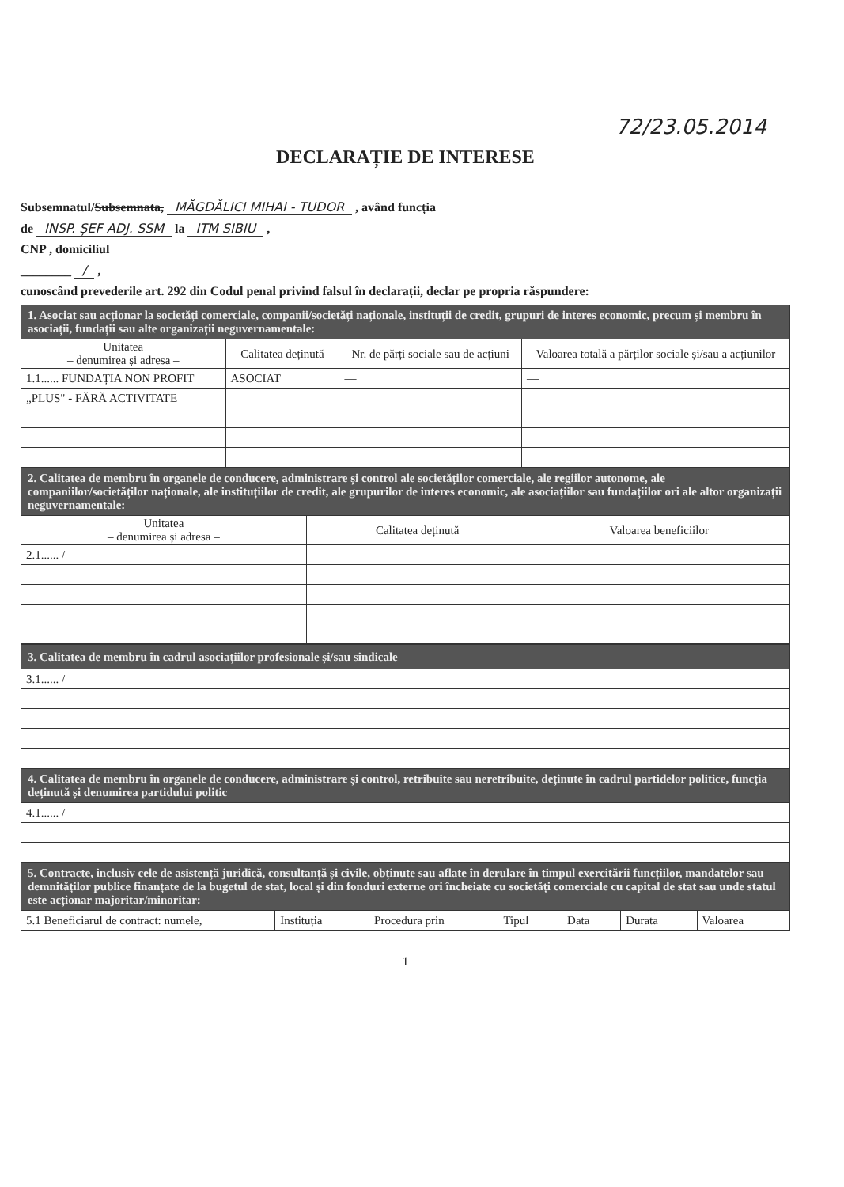72/23.05.2014
DECLARAȚIE DE INTERESE
Subsemnatul/Subsemnata, MĂGDĂLICI MIHAI - TUDOR , având funcția
de INSP. ȘEF ADJ. SSM la ITM SIBIU ,
CNP , domiciliul
________ / ,
cunoscând prevederile art. 292 din Codul penal privind falsul în declarații, declar pe propria răspundere:
| 1. Asociat sau acționar la societăți comerciale, companii/societăți naționale, instituții de credit, grupuri de interes economic, precum și membru în asociații, fundații sau alte organizații neguvernamentale: | | | |
| Unitatea – denumirea și adresa – | Calitatea deținută | Nr. de părți sociale sau de acțiuni | Valoarea totală a părților sociale și/sau a acțiunilor |
| 1.1...... FUNDAȚIA NON PROFIT | ASOCIAT | — | — |
| „PLUS" - FĂRĂ ACTIVITATE | | | |
| 2. Calitatea de membru în organele de conducere, administrare și control ale societăților comerciale, ale regiilor autonome, ale companiilor/societăților naționale, ale instituțiilor de credit, ale grupurilor de interes economic, ale asociațiilor sau fundațiilor ori ale altor organizații neguvernamentale: | | |
| Unitatea – denumirea și adresa – | Calitatea deținută | Valoarea beneficiilor |
| 2.1...... / | | |
| 3. Calitatea de membru în cadrul asociațiilor profesionale și/sau sindicale |
| 3.1...... / |
| 4. Calitatea de membru în organele de conducere, administrare și control, retribuite sau neretribuite, deținute în cadrul partidelor politice, funcția deținută și denumirea partidului politic |
| 4.1...... / |
| 5. Contracte, inclusiv cele de asistență juridică, consultanță și civile, obținute sau aflate în derulare în timpul exercitării funcțiilor, mandatelor sau demnităților publice finanțate de la bugetul de stat, local și din fonduri externe ori încheiate cu societăți comerciale cu capital de stat sau unde statul este acționar majoritar/minoritar: | | | | | | |
| 5.1 Beneficiarul de contract: numele, | Instituția | Procedura prin | Tipul | Data | Durata | Valoarea |
1